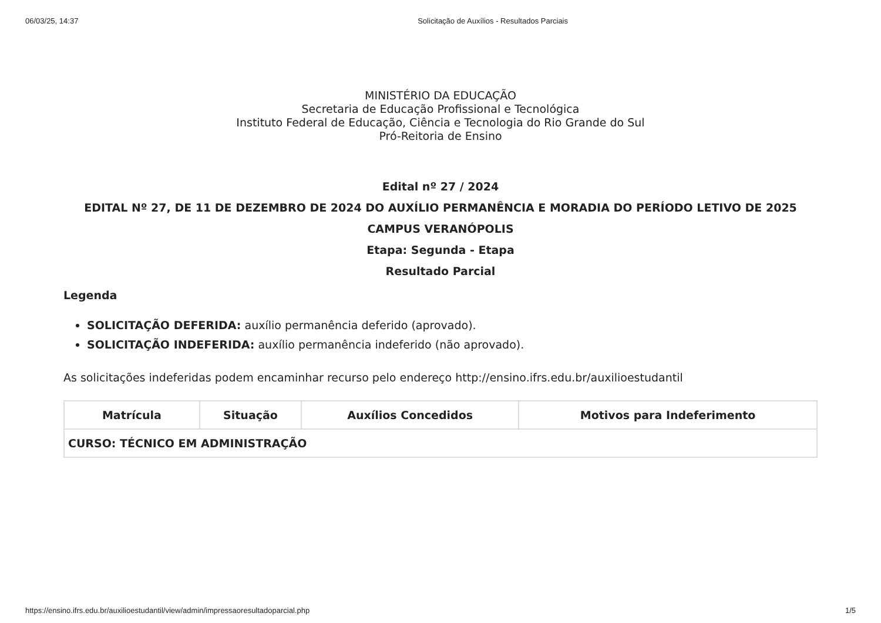06/03/25, 14:37 Solicitação de Auxílios - Resultados Parciais
MINISTÉRIO DA EDUCAÇÃO
Secretaria de Educação Profissional e Tecnológica
Instituto Federal de Educação, Ciência e Tecnologia do Rio Grande do Sul
Pró-Reitoria de Ensino
Edital nº 27 / 2024
EDITAL Nº 27, DE 11 DE DEZEMBRO DE 2024 DO AUXÍLIO PERMANÊNCIA E MORADIA DO PERÍODO LETIVO DE 2025
CAMPUS VERANÓPOLIS
Etapa: Segunda - Etapa
Resultado Parcial
Legenda
SOLICITAÇÃO DEFERIDA: auxílio permanência deferido (aprovado).
SOLICITAÇÃO INDEFERIDA: auxílio permanência indeferido (não aprovado).
As solicitações indeferidas podem encaminhar recurso pelo endereço http://ensino.ifrs.edu.br/auxilioestudantil
| Matrícula | Situação | Auxílios Concedidos | Motivos para Indeferimento |
| --- | --- | --- | --- |
| CURSO: TÉCNICO EM ADMINISTRAÇÃO | | | |
https://ensino.ifrs.edu.br/auxilioestudantil/view/admin/impressaoresultadoparcial.php 1/5